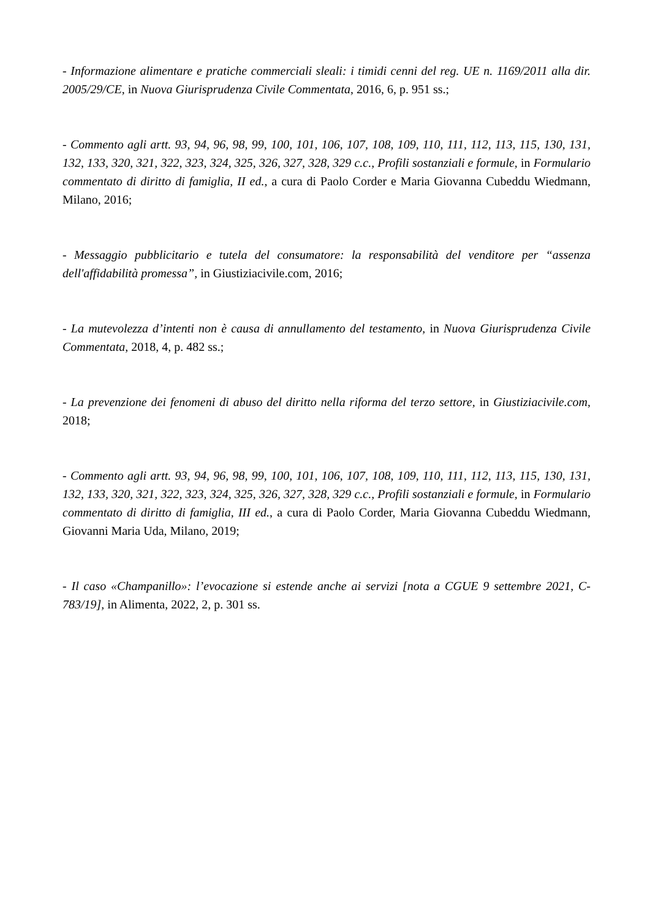- Informazione alimentare e pratiche commerciali sleali: i timidi cenni del reg. UE n. 1169/2011 alla dir. 2005/29/CE, in Nuova Giurisprudenza Civile Commentata, 2016, 6, p. 951 ss.;
- Commento agli artt. 93, 94, 96, 98, 99, 100, 101, 106, 107, 108, 109, 110, 111, 112, 113, 115, 130, 131, 132, 133, 320, 321, 322, 323, 324, 325, 326, 327, 328, 329 c.c., Profili sostanziali e formule, in Formulario commentato di diritto di famiglia, II ed., a cura di Paolo Corder e Maria Giovanna Cubeddu Wiedmann, Milano, 2016;
- Messaggio pubblicitario e tutela del consumatore: la responsabilità del venditore per “assenza dell'affidabilità promessa”, in Giustiziacivile.com, 2016;
- La mutevolezza d’intenti non è causa di annullamento del testamento, in Nuova Giurisprudenza Civile Commentata, 2018, 4, p. 482 ss.;
- La prevenzione dei fenomeni di abuso del diritto nella riforma del terzo settore, in Giustiziacivile.com, 2018;
- Commento agli artt. 93, 94, 96, 98, 99, 100, 101, 106, 107, 108, 109, 110, 111, 112, 113, 115, 130, 131, 132, 133, 320, 321, 322, 323, 324, 325, 326, 327, 328, 329 c.c., Profili sostanziali e formule, in Formulario commentato di diritto di famiglia, III ed., a cura di Paolo Corder, Maria Giovanna Cubeddu Wiedmann, Giovanni Maria Uda, Milano, 2019;
- Il caso «Champanillo»: l’evocazione si estende anche ai servizi [nota a CGUE 9 settembre 2021, C-783/19], in Alimenta, 2022, 2, p. 301 ss.